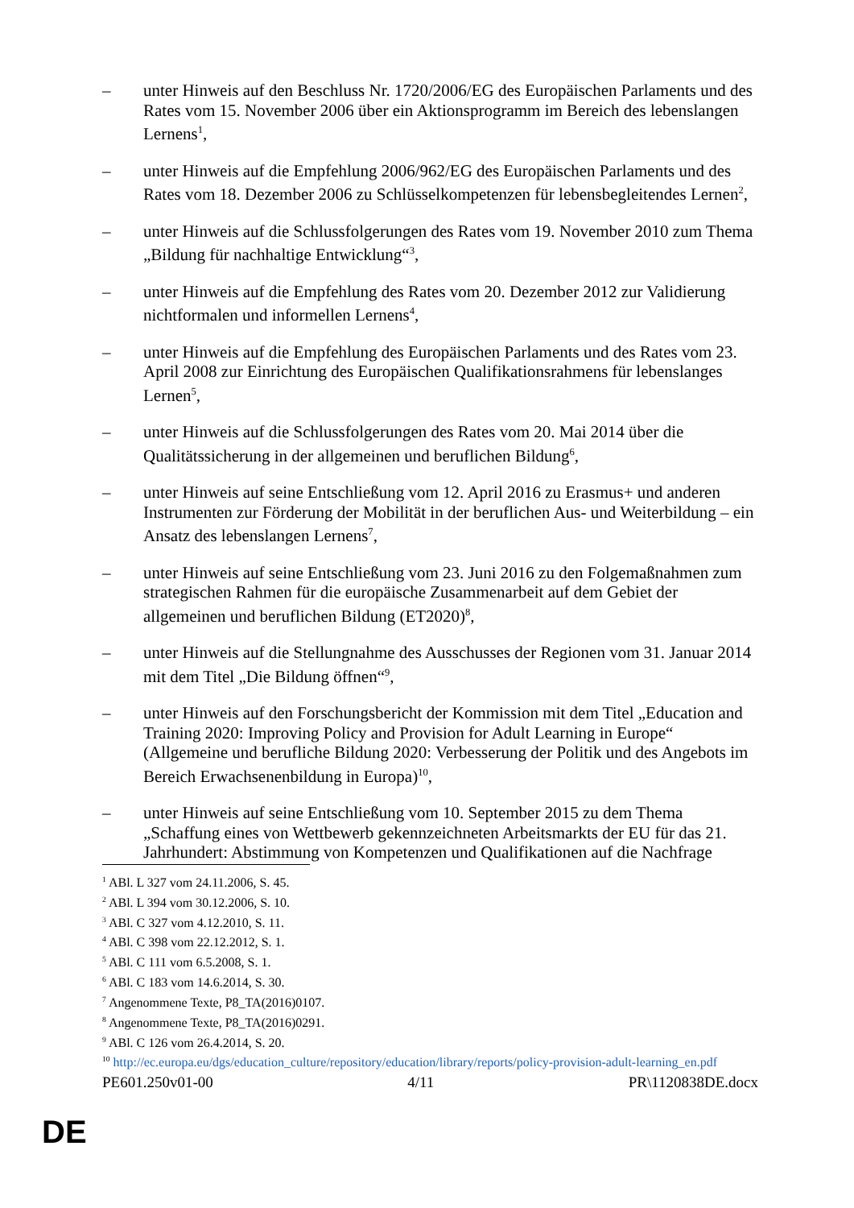– unter Hinweis auf den Beschluss Nr. 1720/2006/EG des Europäischen Parlaments und des Rates vom 15. November 2006 über ein Aktionsprogramm im Bereich des lebenslangen Lernens<sup>1</sup>,
– unter Hinweis auf die Empfehlung 2006/962/EG des Europäischen Parlaments und des Rates vom 18. Dezember 2006 zu Schlüsselkompetenzen für lebensbegleitendes Lernen<sup>2</sup>,
– unter Hinweis auf die Schlussfolgerungen des Rates vom 19. November 2010 zum Thema „Bildung für nachhaltige Entwicklung“<sup>3</sup>,
– unter Hinweis auf die Empfehlung des Rates vom 20. Dezember 2012 zur Validierung nichtformalen und informellen Lernens<sup>4</sup>,
– unter Hinweis auf die Empfehlung des Europäischen Parlaments und des Rates vom 23. April 2008 zur Einrichtung des Europäischen Qualifikationsrahmens für lebenslanges Lernen<sup>5</sup>,
– unter Hinweis auf die Schlussfolgerungen des Rates vom 20. Mai 2014 über die Qualitätssicherung in der allgemeinen und beruflichen Bildung<sup>6</sup>,
– unter Hinweis auf seine Entschließung vom 12. April 2016 zu Erasmus+ und anderen Instrumenten zur Förderung der Mobilität in der beruflichen Aus- und Weiterbildung – ein Ansatz des lebenslangen Lernens<sup>7</sup>,
– unter Hinweis auf seine Entschließung vom 23. Juni 2016 zu den Folgemaßnahmen zum strategischen Rahmen für die europäische Zusammenarbeit auf dem Gebiet der allgemeinen und beruflichen Bildung (ET2020)<sup>8</sup>,
– unter Hinweis auf die Stellungnahme des Ausschusses der Regionen vom 31. Januar 2014 mit dem Titel „Die Bildung öffnen“<sup>9</sup>,
– unter Hinweis auf den Forschungsbericht der Kommission mit dem Titel „Education and Training 2020: Improving Policy and Provision for Adult Learning in Europe“ (Allgemeine und berufliche Bildung 2020: Verbesserung der Politik und des Angebots im Bereich Erwachsenenbildung in Europa)<sup>10</sup>,
– unter Hinweis auf seine Entschließung vom 10. September 2015 zu dem Thema „Schaffung eines von Wettbewerb gekennzeichneten Arbeitsmarkts der EU für das 21. Jahrhundert: Abstimmung von Kompetenzen und Qualifikationen auf die Nachfrage
<sup>1</sup> ABl. L 327 vom 24.11.2006, S. 45.
<sup>2</sup> ABl. L 394 vom 30.12.2006, S. 10.
<sup>3</sup> ABl. C 327 vom 4.12.2010, S. 11.
<sup>4</sup> ABl. C 398 vom 22.12.2012, S. 1.
<sup>5</sup> ABl. C 111 vom 6.5.2008, S. 1.
<sup>6</sup> ABl. C 183 vom 14.6.2014, S. 30.
<sup>7</sup> Angenommene Texte, P8_TA(2016)0107.
<sup>8</sup> Angenommene Texte, P8_TA(2016)0291.
<sup>9</sup> ABl. C 126 vom 26.4.2014, S. 20.
<sup>10</sup> http://ec.europa.eu/dgs/education_culture/repository/education/library/reports/policy-provision-adult-learning_en.pdf
PE601.250v01-00 4/11 PR\1120838DE.docx
DE